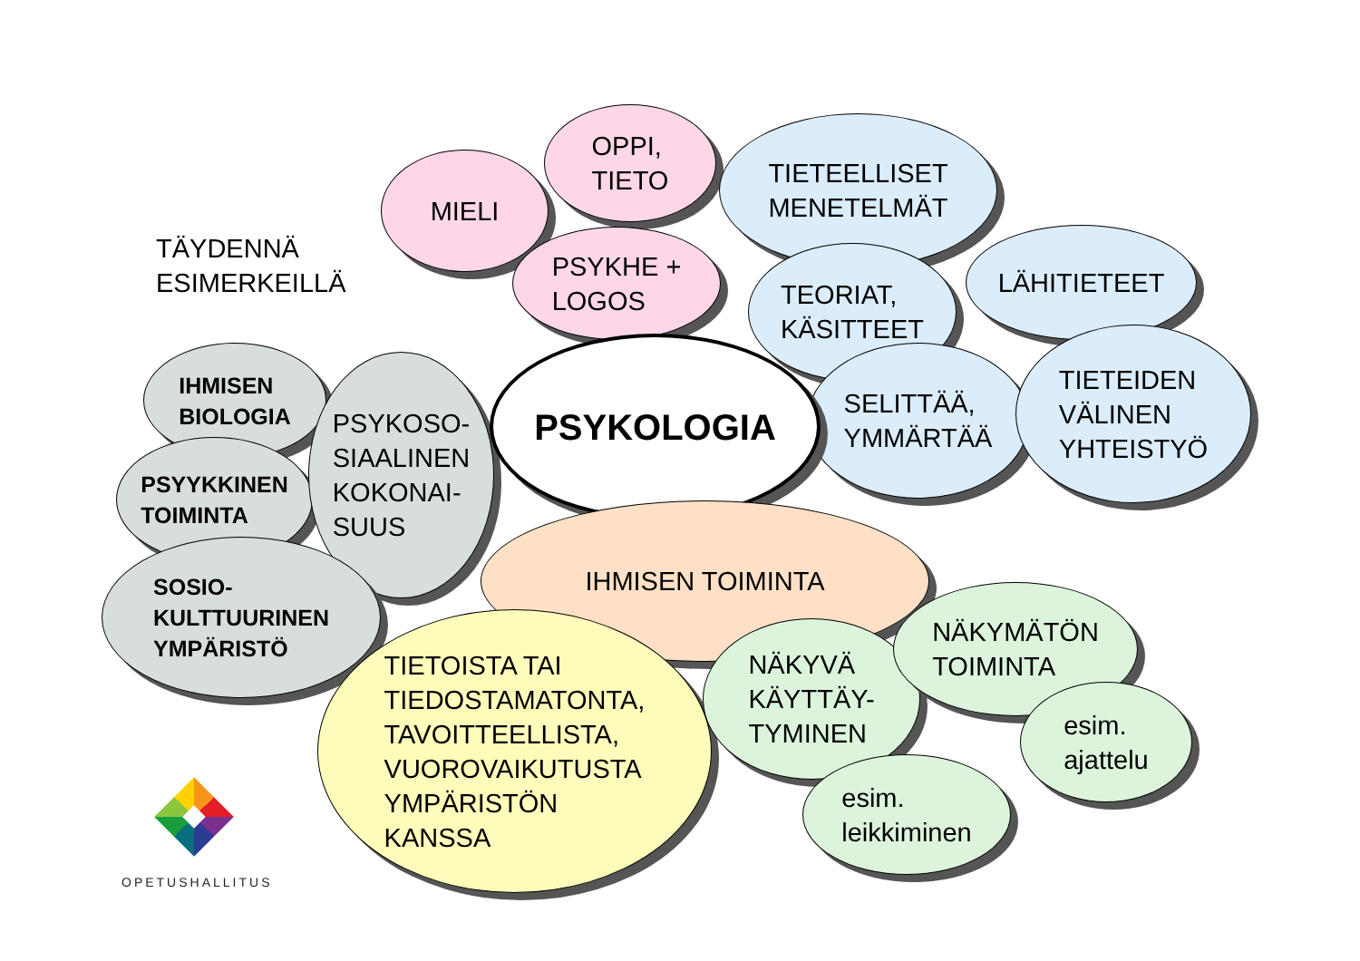TÄYDENNÄ
ESIMERKEILLÄ
MIELI
OPPI,
TIETO
PSYKHE +
LOGOS
TIETEELLISET
MENETELMÄT
TEORIAT,
KÄSITTEET
LÄHITIETEET
SELITTÄÄ,
YMMÄRTÄÄ
TIETEIDEN
VÄLINEN
YHTEISTYÖ
IHMISEN
BIOLOGIA
PSYYKKINEN
TOIMINTA
PSYKOSO-
SIAALINEN
KOKONAI-
SUUS
SOSIO-
KULTTUURINEN
YMPÄRISTÖ
PSYKOLOGIA
IHMISEN TOIMINTA
TIETOISTA TAI
TIEDOSTAMATONTA,
TAVOITTEELLISTA,
VUOROVAIKUTUSTA
YMPÄRISTÖN
KANSSA
NÄKYVÄ
KÄYTTÄY-
TYMINEN
NÄKYMÄTÖN
TOIMINTA
esim.
ajattelu
esim.
leikkiminen
OPETUSHALLITUS